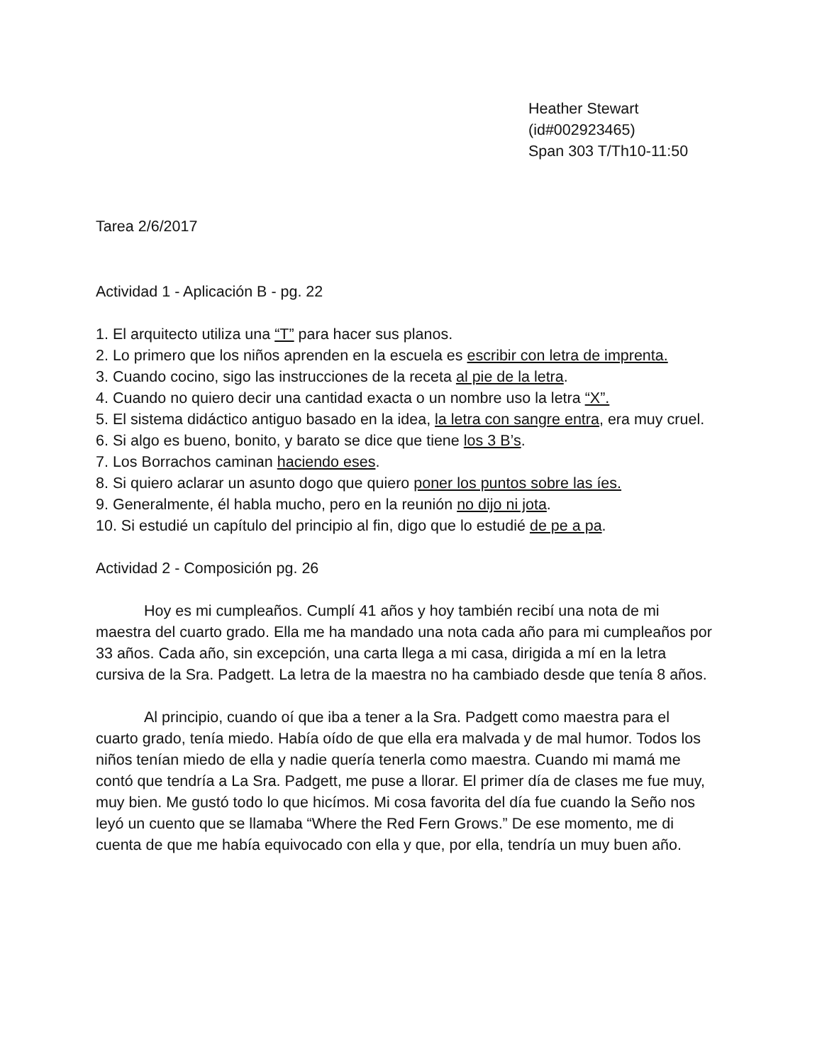Heather Stewart
(id#002923465)
Span 303 T/Th10-11:50
Tarea 2/6/2017
Actividad 1 - Aplicación B - pg. 22
1. El arquitecto utiliza una “T” para hacer sus planos.
2. Lo primero que los niños aprenden en la escuela es escribir con letra de imprenta.
3. Cuando cocino, sigo las instrucciones de la receta al pie de la letra.
4. Cuando no quiero decir una cantidad exacta o un nombre uso la letra “X”.
5. El sistema didáctico antiguo basado en la idea, la letra con sangre entra, era muy cruel.
6. Si algo es bueno, bonito, y barato se dice que tiene los 3 B’s.
7. Los Borrachos caminan haciendo eses.
8. Si quiero aclarar un asunto dogo que quiero poner los puntos sobre las íes.
9. Generalmente, él habla mucho, pero en la reunión no dijo ni jota.
10. Si estudié un capítulo del principio al fin, digo que lo estudié de pe a pa.
Actividad 2 - Composición pg. 26
Hoy es mi cumpleaños. Cumplí 41 años y hoy también recibí una nota de mi maestra del cuarto grado. Ella me ha mandado una nota cada año para mi cumpleaños por 33 años. Cada año, sin excepción, una carta llega a mi casa, dirigida a mí en la letra cursiva de la Sra. Padgett. La letra de la maestra no ha cambiado desde que tenía 8 años.
Al principio, cuando oí que iba a tener a la Sra. Padgett como maestra para el cuarto grado, tenía miedo. Había oído de que ella era malvada y de mal humor. Todos los niños tenían miedo de ella y nadie quería tenerla como maestra. Cuando mi mamá me contó que tendría a La Sra. Padgett, me puse a llorar. El primer día de clases me fue muy, muy bien. Me gustó todo lo que hicímos. Mi cosa favorita del día fue cuando la Seño nos leyó un cuento que se llamaba “Where the Red Fern Grows.” De ese momento, me di cuenta de que me había equivocado con ella y que, por ella, tendría un muy buen año.